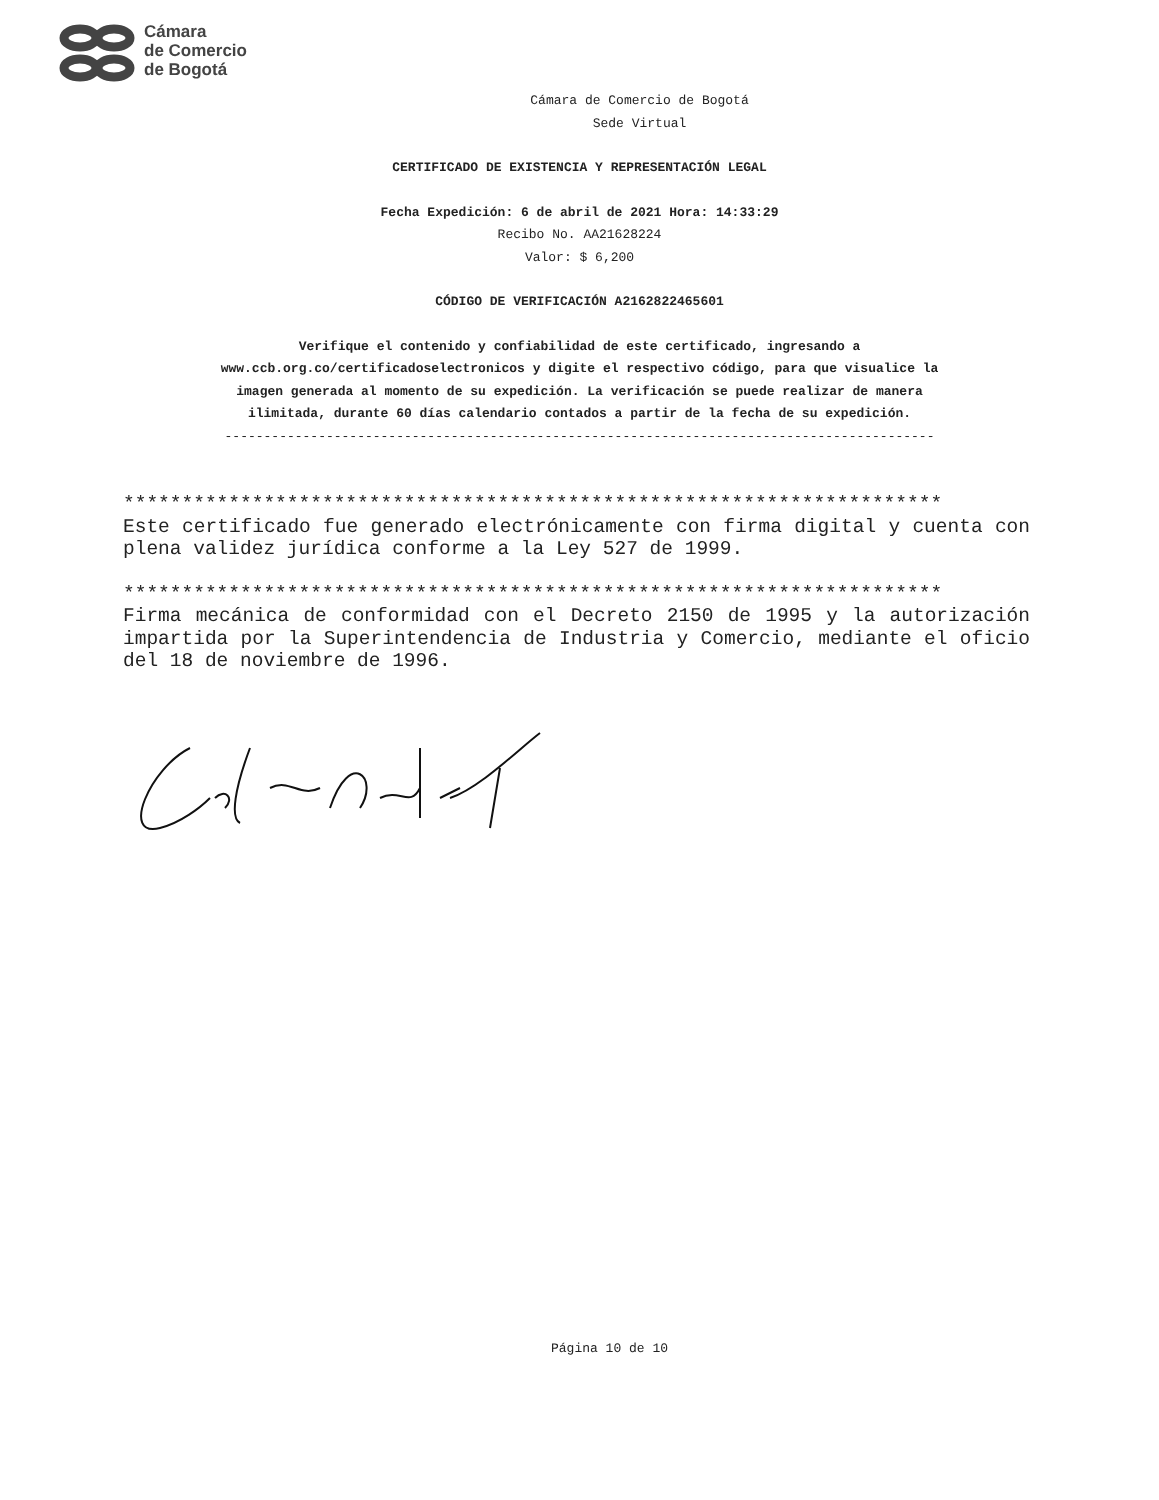Cámara
de Comercio
de Bogotá
Cámara de Comercio de Bogotá
Sede Virtual
CERTIFICADO DE EXISTENCIA Y REPRESENTACIÓN LEGAL
Fecha Expedición: 6 de abril de 2021 Hora: 14:33:29
Recibo No. AA21628224
Valor: $ 6,200
CÓDIGO DE VERIFICACIÓN A2162822465601
Verifique el contenido y confiabilidad de este certificado, ingresando a
www.ccb.org.co/certificadoselectronicos y digite el respectivo código, para que visualice la
imagen generada al momento de su expedición. La verificación se puede realizar de manera
ilimitada, durante 60 días calendario contados a partir de la fecha de su expedición.
-------------------------------------------------------------------------------------------
**********************************************************************
Este certificado fue generado electrónicamente con firma digital y cuenta con plena validez jurídica conforme a la Ley 527 de 1999.
**********************************************************************
Firma mecánica de conformidad con el Decreto 2150 de 1995 y la autorización impartida por la Superintendencia de Industria y Comercio, mediante el oficio del 18 de noviembre de 1996.
Página 10 de 10